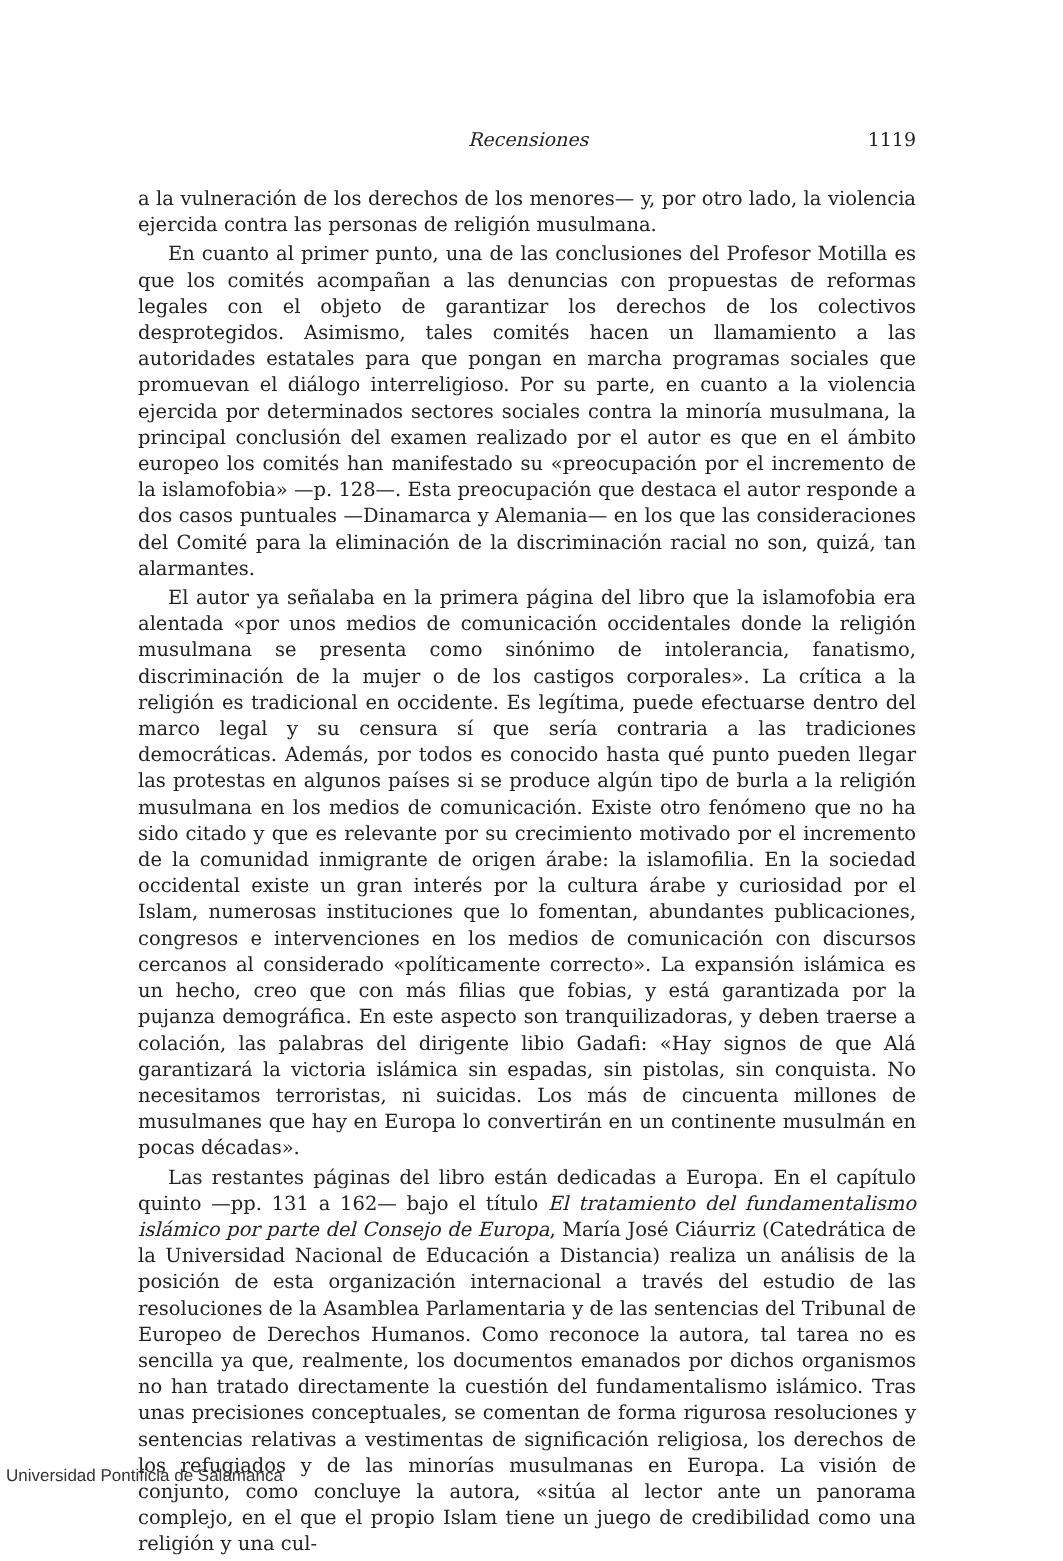Recensiones 1119
a la vulneración de los derechos de los menores— y, por otro lado, la violencia ejercida contra las personas de religión musulmana.
En cuanto al primer punto, una de las conclusiones del Profesor Motilla es que los comités acompañan a las denuncias con propuestas de reformas legales con el objeto de garantizar los derechos de los colectivos desprotegidos. Asimismo, tales comités hacen un llamamiento a las autoridades estatales para que pongan en marcha programas sociales que promuevan el diálogo interreligioso. Por su parte, en cuanto a la violencia ejercida por determinados sectores sociales contra la minoría musulmana, la principal conclusión del examen realizado por el autor es que en el ámbito europeo los comités han manifestado su «preocupación por el incremento de la islamofobia» —p. 128—. Esta preocupación que destaca el autor responde a dos casos puntuales —Dinamarca y Alemania— en los que las consideraciones del Comité para la eliminación de la discriminación racial no son, quizá, tan alarmantes.
El autor ya señalaba en la primera página del libro que la islamofobia era alentada «por unos medios de comunicación occidentales donde la religión musulmana se presenta como sinónimo de intolerancia, fanatismo, discriminación de la mujer o de los castigos corporales». La crítica a la religión es tradicional en occidente. Es legítima, puede efectuarse dentro del marco legal y su censura sí que sería contraria a las tradiciones democráticas. Además, por todos es conocido hasta qué punto pueden llegar las protestas en algunos países si se produce algún tipo de burla a la religión musulmana en los medios de comunicación. Existe otro fenómeno que no ha sido citado y que es relevante por su crecimiento motivado por el incremento de la comunidad inmigrante de origen árabe: la islamofilia. En la sociedad occidental existe un gran interés por la cultura árabe y curiosidad por el Islam, numerosas instituciones que lo fomentan, abundantes publicaciones, congresos e intervenciones en los medios de comunicación con discursos cercanos al considerado «políticamente correcto». La expansión islámica es un hecho, creo que con más filias que fobias, y está garantizada por la pujanza demográfica. En este aspecto son tranquilizadoras, y deben traerse a colación, las palabras del dirigente libio Gadafi: «Hay signos de que Alá garantizará la victoria islámica sin espadas, sin pistolas, sin conquista. No necesitamos terroristas, ni suicidas. Los más de cincuenta millones de musulmanes que hay en Europa lo convertirán en un continente musulmán en pocas décadas».
Las restantes páginas del libro están dedicadas a Europa. En el capítulo quinto —pp. 131 a 162— bajo el título El tratamiento del fundamentalismo islámico por parte del Consejo de Europa, María José Ciáurriz (Catedrática de la Universidad Nacional de Educación a Distancia) realiza un análisis de la posición de esta organización internacional a través del estudio de las resoluciones de la Asamblea Parlamentaria y de las sentencias del Tribunal de Europeo de Derechos Humanos. Como reconoce la autora, tal tarea no es sencilla ya que, realmente, los documentos emanados por dichos organismos no han tratado directamente la cuestión del fundamentalismo islámico. Tras unas precisiones conceptuales, se comentan de forma rigurosa resoluciones y sentencias relativas a vestimentas de significación religiosa, los derechos de los refugiados y de las minorías musulmanas en Europa. La visión de conjunto, como concluye la autora, «sitúa al lector ante un panorama complejo, en el que el propio Islam tiene un juego de credibilidad como una religión y una cul-
Universidad Pontificia de Salamanca